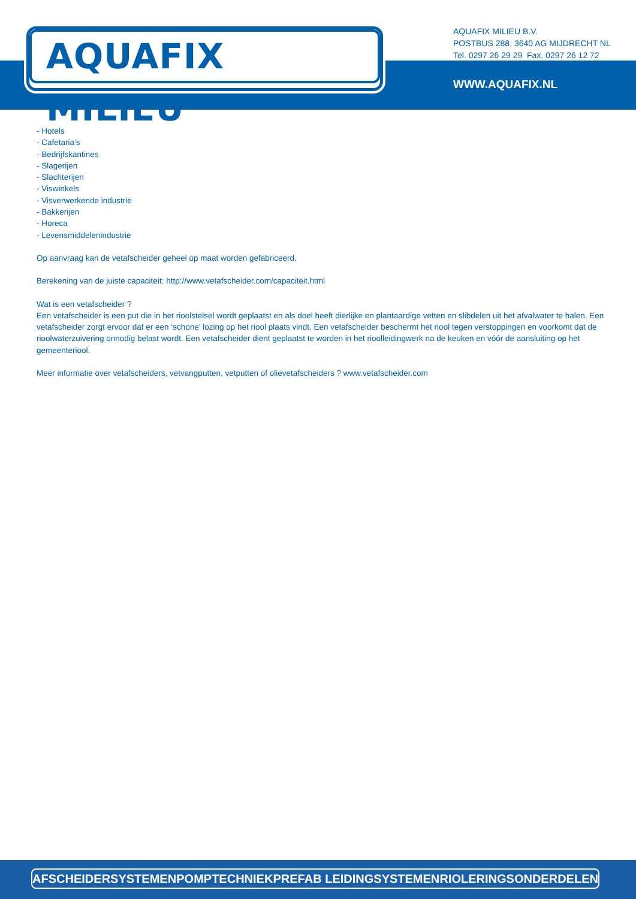AQUAFIX MILIEU<sup>®</sup>
AQUAFIX MILIEU B.V.
POSTBUS 288, 3640 AG MIJDRECHT NL
Tel. 0297 26 29 29 Fax. 0297 26 12 72
WWW.AQUAFIX.NL
- Hotels
- Cafetaria’s
- Bedrijfskantines
- Slagerijen
- Slachterijen
- Viswinkels
- Visverwerkende industrie
- Bakkerijen
- Horeca
- Levensmiddelenindustrie
Op aanvraag kan de vetafscheider geheel op maat worden gefabriceerd.
Berekening van de juiste capaciteit: http://www.vetafscheider.com/capaciteit.html
Wat is een vetafscheider ?
Een vetafscheider is een put die in het rioolstelsel wordt geplaatst en als doel heeft dierlijke en plantaardige vetten en slibdelen uit het afvalwater te halen. Een vetafscheider zorgt ervoor dat er een ‘schone’ lozing op het riool plaats vindt. Een vetafscheider beschermt het riool tegen verstoppingen en voorkomt dat de rioolwaterzuivering onnodig belast wordt. Een vetafscheider dient geplaatst te worden in het rioolleidingwerk na de keuken en vóór de aansluiting op het gemeenteriool.
Meer informatie over vetafscheiders, vetvangputten, vetputten of olievetafscheiders ? www.vetafscheider.com
AFSCHEIDERSYSTEMEN POMPTECHNIEK PREFAB LEIDINGSYSTEMEN RIOLERINGSONDERDELEN